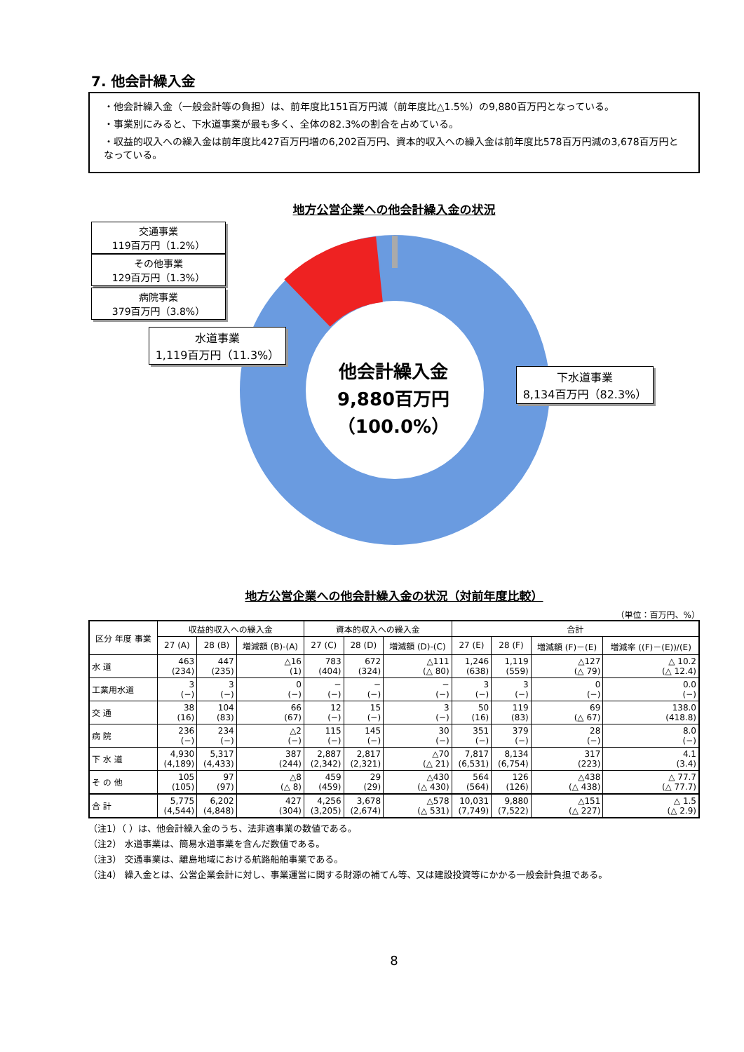7. 他会計繰入金
・他会計繰入金（一般会計等の負担）は、前年度比151百万円減（前年度比△1.5%）の9,880百万円となっている。
・事業別にみると、下水道事業が最も多く、全体の82.3%の割合を占めている。
・収益的収入への繰入金は前年度比427百万円増の6,202百万円、資本的収入への繰入金は前年度比578百万円減の3,678百万円となっている。
地方公営企業への他会計繰入金の状況
交通事業
119百万円（1.2%）
その他事業
129百万円（1.3%）
病院事業
379百万円（3.8%）
水道事業
1,119百万円（11.3%）
他会計繰入金
9,880百万円
（100.0%）
下水道事業
8,134百万円（82.3%）
地方公営企業への他会計繰入金の状況（対前年度比較）
（単位：百万円、%）
| 区分 年度 事業 | 収益的収入への繰入金 | | | 資本的収入への繰入金 | | | 合計 | | | |
| --- | --- | --- | --- | --- | --- | --- | --- | --- | --- | --- |
| | 27 (A) | 28 (B) | 増減額 (B)-(A) | 27 (C) | 28 (D) | 増減額 (D)-(C) | 27 (E) | 28 (F) | 増減額 (F)－(E) | 増減率 ((F)－(E))/(E) |
| 水 道 | 463 (234) | 447 (235) | △16 (1) | 783 (404) | 672 (324) | △111 (△ 80) | 1,246 (638) | 1,119 (559) | △127 (△ 79) | △ 10.2 (△ 12.4) |
| 工業用水道 | 3 (−) | 3 (−) | 0 (−) | − (−) | − (−) | − (−) | 3 (−) | 3 (−) | 0 (−) | 0.0 (−) |
| 交 通 | 38 (16) | 104 (83) | 66 (67) | 12 (−) | 15 (−) | 3 (−) | 50 (16) | 119 (83) | 69 (△ 67) | 138.0 (418.8) |
| 病 院 | 236 (−) | 234 (−) | △2 (−) | 115 (−) | 145 (−) | 30 (−) | 351 (−) | 379 (−) | 28 (−) | 8.0 (−) |
| 下 水 道 | 4,930 (4,189) | 5,317 (4,433) | 387 (244) | 2,887 (2,342) | 2,817 (2,321) | △70 (△ 21) | 7,817 (6,531) | 8,134 (6,754) | 317 (223) | 4.1 (3.4) |
| そ の 他 | 105 (105) | 97 (97) | △8 (△ 8) | 459 (459) | 29 (29) | △430 (△ 430) | 564 (564) | 126 (126) | △438 (△ 438) | △ 77.7 (△ 77.7) |
| 合 計 | 5,775 (4,544) | 6,202 (4,848) | 427 (304) | 4,256 (3,205) | 3,678 (2,674) | △578 (△ 531) | 10,031 (7,749) | 9,880 (7,522) | △151 (△ 227) | △ 1.5 (△ 2.9) |
（注1）（ ）は、他会計繰入金のうち、法非適事業の数値である。
（注2） 水道事業は、簡易水道事業を含んだ数値である。
（注3） 交通事業は、離島地域における航路船舶事業である。
（注4） 繰入金とは、公営企業会計に対し、事業運営に関する財源の補てん等、又は建設投資等にかかる一般会計負担である。
8